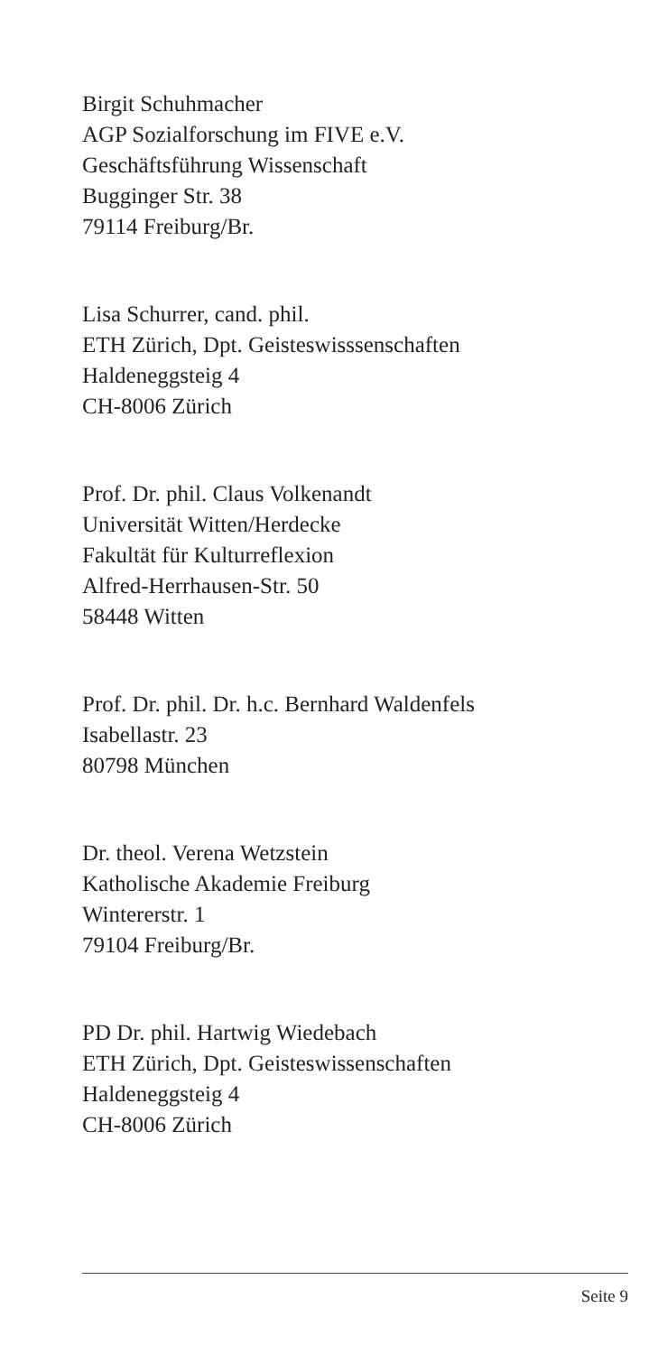Birgit Schuhmacher
AGP Sozialforschung im FIVE e.V.
Geschäftsführung Wissenschaft
Bugginger Str. 38
79114 Freiburg/Br.
Lisa Schurrer, cand. phil.
ETH Zürich, Dpt. Geisteswisssenschaften
Haldeneggsteig 4
CH-8006 Zürich
Prof. Dr. phil. Claus Volkenandt
Universität Witten/Herdecke
Fakultät für Kulturreflexion
Alfred-Herrhausen-Str. 50
58448 Witten
Prof. Dr. phil. Dr. h.c. Bernhard Waldenfels
Isabellastr. 23
80798 München
Dr. theol. Verena Wetzstein
Katholische Akademie Freiburg
Wintererstr. 1
79104 Freiburg/Br.
PD Dr. phil. Hartwig Wiedebach
ETH Zürich, Dpt. Geisteswissenschaften
Haldeneggsteig 4
CH-8006 Zürich
Seite 9